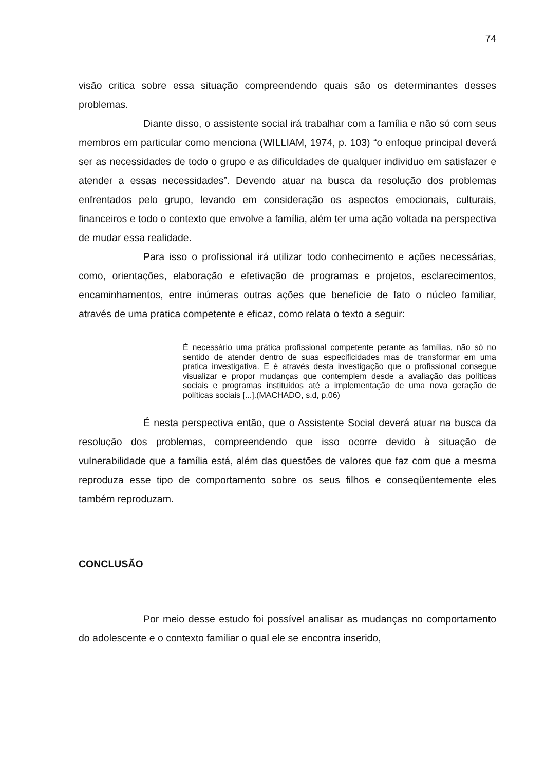74
visão critica sobre essa situação compreendendo quais são os determinantes desses problemas.
Diante disso, o assistente social irá trabalhar com a família e não só com seus membros em particular como menciona (WILLIAM, 1974, p. 103) “o enfoque principal deverá ser as necessidades de todo o grupo e as dificuldades de qualquer individuo em satisfazer e atender a essas necessidades”. Devendo atuar na busca da resolução dos problemas enfrentados pelo grupo, levando em consideração os aspectos emocionais, culturais, financeiros e todo o contexto que envolve a família, além ter uma ação voltada na perspectiva de mudar essa realidade.
Para isso o profissional irá utilizar todo conhecimento e ações necessárias, como, orientações, elaboração e efetivação de programas e projetos, esclarecimentos, encaminhamentos, entre inúmeras outras ações que beneficie de fato o núcleo familiar, através de uma pratica competente e eficaz, como relata o texto a seguir:
É necessário uma prática profissional competente perante as famílias, não só no sentido de atender dentro de suas especificidades mas de transformar em uma pratica investigativa. E é através desta investigação que o profissional consegue visualizar e propor mudanças que contemplem desde a avaliação das políticas sociais e programas instituídos até a implementação de uma nova geração de políticas sociais [...].(MACHADO, s.d, p.06)
É nesta perspectiva então, que o Assistente Social deverá atuar na busca da resolução dos problemas, compreendendo que isso ocorre devido à situação de vulnerabilidade que a família está, além das questões de valores que faz com que a mesma reproduza esse tipo de comportamento sobre os seus filhos e conseqüentemente eles também reproduzam.
CONCLUSÃO
Por meio desse estudo foi possível analisar as mudanças no comportamento do adolescente e o contexto familiar o qual ele se encontra inserido,